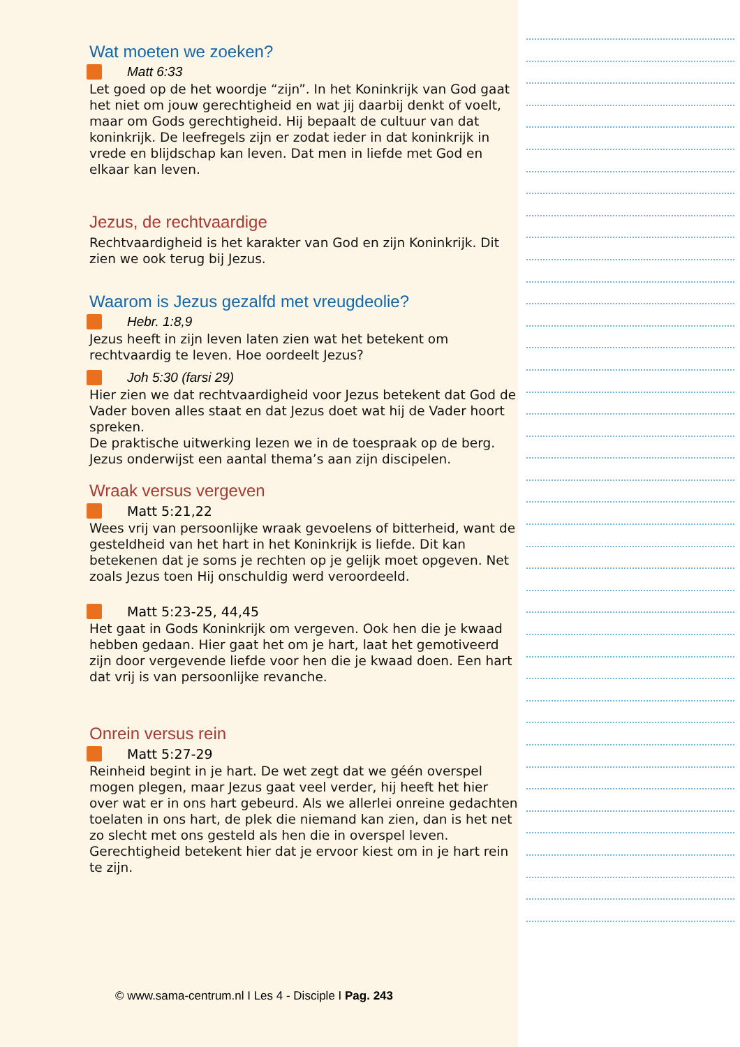Wat moeten we zoeken?
Matt 6:33
Let goed op de het woordje “zijn”. In het Koninkrijk van God gaat het niet om jouw gerechtigheid en wat jij daarbij denkt of voelt, maar om Gods gerechtigheid. Hij bepaalt de cultuur van dat koninkrijk. De leefregels zijn er zodat ieder in dat koninkrijk in vrede en blijdschap kan leven. Dat men in liefde met God en elkaar kan leven.
Jezus, de rechtvaardige
Rechtvaardigheid is het karakter van God en zijn Koninkrijk. Dit zien we ook terug bij Jezus.
Waarom is Jezus gezalfd met vreugdeolie?
Hebr. 1:8,9
Jezus heeft in zijn leven laten zien wat het betekent om rechtvaardig te leven. Hoe oordeelt Jezus?
Joh 5:30 (farsi 29)
Hier zien we dat rechtvaardigheid voor Jezus betekent dat God de Vader boven alles staat en dat Jezus doet wat hij de Vader hoort spreken.
De praktische uitwerking lezen we in de toespraak op de berg. Jezus onderwijst een aantal thema’s aan zijn discipelen.
Wraak versus vergeven
Matt 5:21,22
Wees vrij van persoonlijke wraak gevoelens of bitterheid, want de gesteldheid van het hart in het Koninkrijk is liefde. Dit kan betekenen dat je soms je rechten op je gelijk moet opgeven. Net zoals Jezus toen Hij onschuldig werd veroordeeld.
Matt 5:23-25, 44,45
Het gaat in Gods Koninkrijk om vergeven. Ook hen die je kwaad hebben gedaan. Hier gaat het om je hart, laat het gemotiveerd zijn door vergevende liefde voor hen die je kwaad doen. Een hart dat vrij is van persoonlijke revanche.
Onrein versus rein
Matt 5:27-29
Reinheid begint in je hart. De wet zegt dat we géén overspel mogen plegen, maar Jezus gaat veel verder, hij heeft het hier over wat er in ons hart gebeurd. Als we allerlei onreine gedachten toelaten in ons hart, de plek die niemand kan zien, dan is het net zo slecht met ons gesteld als hen die in overspel leven. Gerechtigheid betekent hier dat je ervoor kiest om in je hart rein te zijn.
© www.sama-centrum.nl I Les 4 - Disciple I Pag. 243